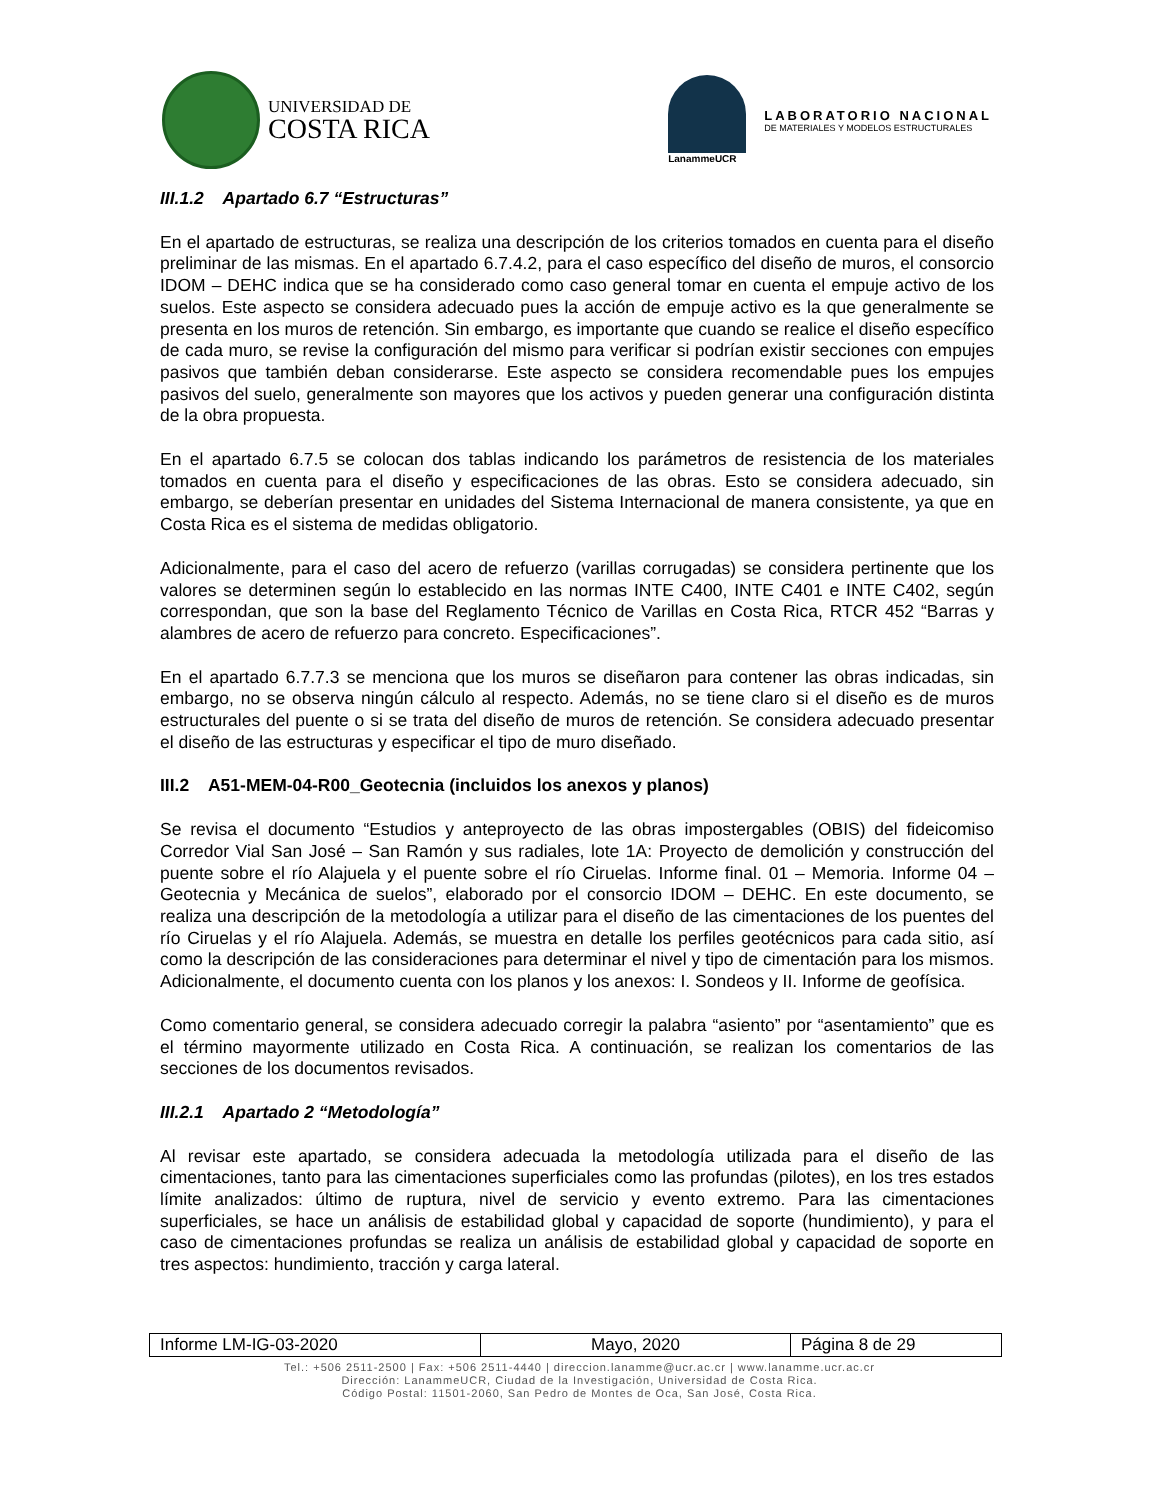UNIVERSIDAD DE
COSTA RICA
LanammeUCR
LABORATORIO NACIONAL
DE MATERIALES Y MODELOS ESTRUCTURALES
III.1.2 Apartado 6.7 “Estructuras”
En el apartado de estructuras, se realiza una descripción de los criterios tomados en cuenta para el diseño preliminar de las mismas. En el apartado 6.7.4.2, para el caso específico del diseño de muros, el consorcio IDOM – DEHC indica que se ha considerado como caso general tomar en cuenta el empuje activo de los suelos. Este aspecto se considera adecuado pues la acción de empuje activo es la que generalmente se presenta en los muros de retención. Sin embargo, es importante que cuando se realice el diseño específico de cada muro, se revise la configuración del mismo para verificar si podrían existir secciones con empujes pasivos que también deban considerarse. Este aspecto se considera recomendable pues los empujes pasivos del suelo, generalmente son mayores que los activos y pueden generar una configuración distinta de la obra propuesta.
En el apartado 6.7.5 se colocan dos tablas indicando los parámetros de resistencia de los materiales tomados en cuenta para el diseño y especificaciones de las obras. Esto se considera adecuado, sin embargo, se deberían presentar en unidades del Sistema Internacional de manera consistente, ya que en Costa Rica es el sistema de medidas obligatorio.
Adicionalmente, para el caso del acero de refuerzo (varillas corrugadas) se considera pertinente que los valores se determinen según lo establecido en las normas INTE C400, INTE C401 e INTE C402, según correspondan, que son la base del Reglamento Técnico de Varillas en Costa Rica, RTCR 452 “Barras y alambres de acero de refuerzo para concreto. Especificaciones”.
En el apartado 6.7.7.3 se menciona que los muros se diseñaron para contener las obras indicadas, sin embargo, no se observa ningún cálculo al respecto. Además, no se tiene claro si el diseño es de muros estructurales del puente o si se trata del diseño de muros de retención. Se considera adecuado presentar el diseño de las estructuras y especificar el tipo de muro diseñado.
III.2 A51-MEM-04-R00_Geotecnia (incluidos los anexos y planos)
Se revisa el documento “Estudios y anteproyecto de las obras impostergables (OBIS) del fideicomiso Corredor Vial San José – San Ramón y sus radiales, lote 1A: Proyecto de demolición y construcción del puente sobre el río Alajuela y el puente sobre el río Ciruelas. Informe final. 01 – Memoria. Informe 04 – Geotecnia y Mecánica de suelos”, elaborado por el consorcio IDOM – DEHC. En este documento, se realiza una descripción de la metodología a utilizar para el diseño de las cimentaciones de los puentes del río Ciruelas y el río Alajuela. Además, se muestra en detalle los perfiles geotécnicos para cada sitio, así como la descripción de las consideraciones para determinar el nivel y tipo de cimentación para los mismos. Adicionalmente, el documento cuenta con los planos y los anexos: I. Sondeos y II. Informe de geofísica.
Como comentario general, se considera adecuado corregir la palabra “asiento” por “asentamiento” que es el término mayormente utilizado en Costa Rica. A continuación, se realizan los comentarios de las secciones de los documentos revisados.
III.2.1 Apartado 2 “Metodología”
Al revisar este apartado, se considera adecuada la metodología utilizada para el diseño de las cimentaciones, tanto para las cimentaciones superficiales como las profundas (pilotes), en los tres estados límite analizados: último de ruptura, nivel de servicio y evento extremo. Para las cimentaciones superficiales, se hace un análisis de estabilidad global y capacidad de soporte (hundimiento), y para el caso de cimentaciones profundas se realiza un análisis de estabilidad global y capacidad de soporte en tres aspectos: hundimiento, tracción y carga lateral.
| Informe LM-IG-03-2020 | Mayo, 2020 | Página 8 de 29 |
Tel.: +506 2511-2500 | Fax: +506 2511-4440 | direccion.lanamme@ucr.ac.cr | www.lanamme.ucr.ac.cr
Dirección: LanammeUCR, Ciudad de la Investigación, Universidad de Costa Rica.
Código Postal: 11501-2060, San Pedro de Montes de Oca, San José, Costa Rica.